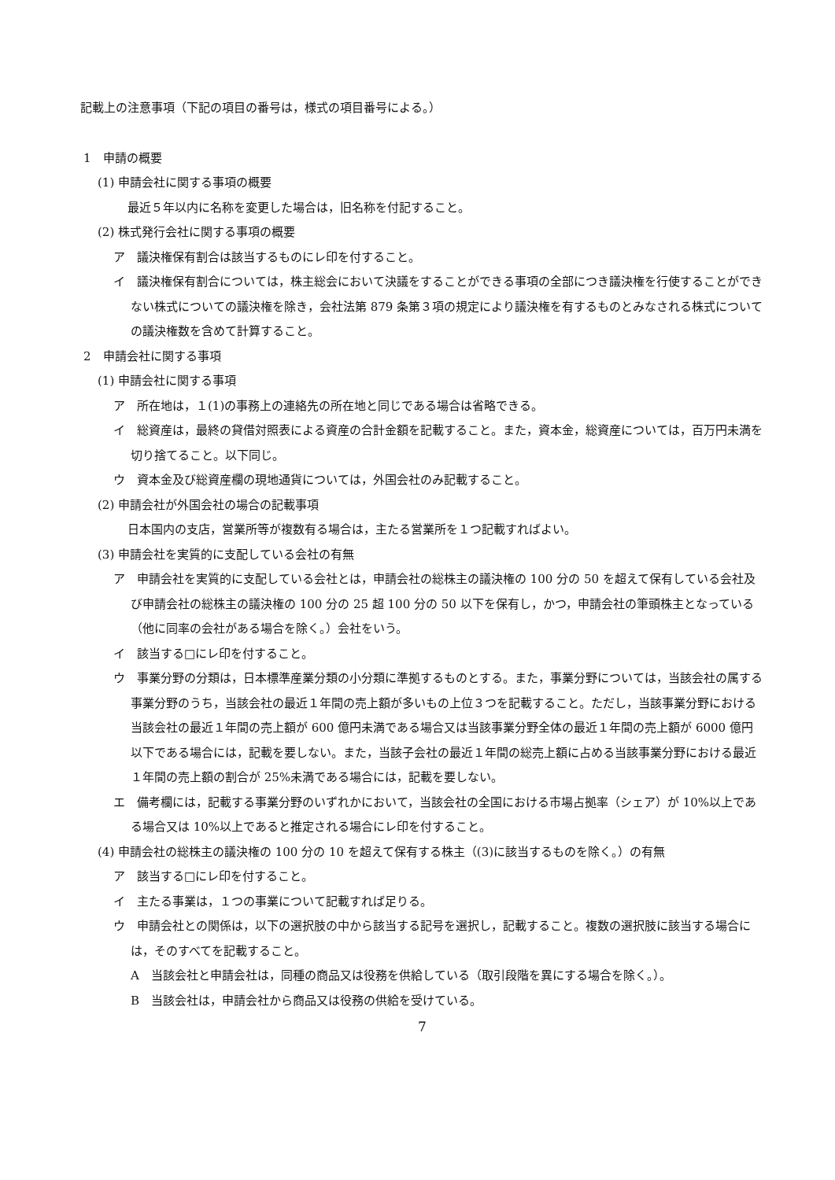記載上の注意事項（下記の項目の番号は，様式の項目番号による。）
1　申請の概要
(1) 申請会社に関する事項の概要
最近５年以内に名称を変更した場合は，旧名称を付記すること。
(2) 株式発行会社に関する事項の概要
ア　議決権保有割合は該当するものにレ印を付すること。
イ　議決権保有割合については，株主総会において決議をすることができる事項の全部につき議決権を行使することができない株式についての議決権を除き，会社法第 879 条第３項の規定により議決権を有するものとみなされる株式についての議決権数を含めて計算すること。
2　申請会社に関する事項
(1) 申請会社に関する事項
ア　所在地は，１(1)の事務上の連絡先の所在地と同じである場合は省略できる。
イ　総資産は，最終の貸借対照表による資産の合計金額を記載すること。また，資本金，総資産については，百万円未満を切り捨てること。以下同じ。
ウ　資本金及び総資産欄の現地通貨については，外国会社のみ記載すること。
(2) 申請会社が外国会社の場合の記載事項
日本国内の支店，営業所等が複数有る場合は，主たる営業所を１つ記載すればよい。
(3) 申請会社を実質的に支配している会社の有無
ア　申請会社を実質的に支配している会社とは，申請会社の総株主の議決権の 100 分の 50 を超えて保有している会社及び申請会社の総株主の議決権の 100 分の 25 超 100 分の 50 以下を保有し，かつ，申請会社の筆頭株主となっている（他に同率の会社がある場合を除く。）会社をいう。
イ　該当する□にレ印を付すること。
ウ　事業分野の分類は，日本標準産業分類の小分類に準拠するものとする。また，事業分野については，当該会社の属する事業分野のうち，当該会社の最近１年間の売上額が多いもの上位３つを記載すること。ただし，当該事業分野における当該会社の最近１年間の売上額が 600 億円未満である場合又は当該事業分野全体の最近１年間の売上額が 6000 億円以下である場合には，記載を要しない。また，当該子会社の最近１年間の総売上額に占める当該事業分野における最近１年間の売上額の割合が 25%未満である場合には，記載を要しない。
エ　備考欄には，記載する事業分野のいずれかにおいて，当該会社の全国における市場占拠率（シェア）が 10%以上である場合又は 10%以上であると推定される場合にレ印を付すること。
(4) 申請会社の総株主の議決権の 100 分の 10 を超えて保有する株主（(3)に該当するものを除く。）の有無
ア　該当する□にレ印を付すること。
イ　主たる事業は，１つの事業について記載すれば足りる。
ウ　申請会社との関係は，以下の選択肢の中から該当する記号を選択し，記載すること。複数の選択肢に該当する場合には，そのすべてを記載すること。
A　当該会社と申請会社は，同種の商品又は役務を供給している（取引段階を異にする場合を除く。）。
B　当該会社は，申請会社から商品又は役務の供給を受けている。
7